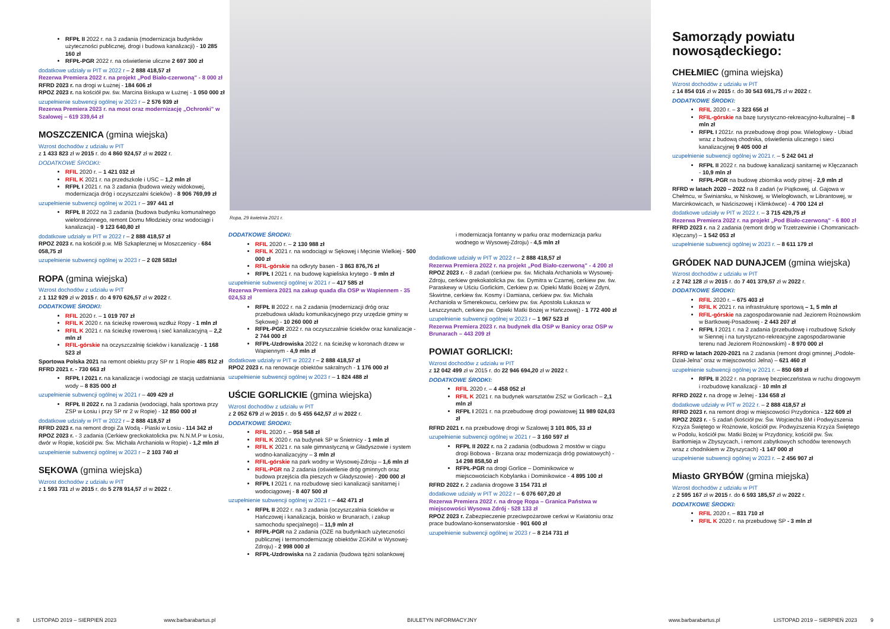RFPŁ II 2022 r. na 3 zadania (modernizacja budynków użyteczności publicznej, drogi i budowa kanalizacji) - 10 285 160 zł
RFPŁ-PGR 2022 r. na oświetlenie uliczne 2 697 300 zł
dodatkowe udziały w PIT w 2022 r – 2 888 418,57 zł
Rezerwa Premiera 2022 r. na projekt „Pod Biało-czerwoną” - 8 000 zł
RFRD 2023 r. na drogi w Łużnej - 184 606 zł
RPOZ 2023 r. na kościół pw. św. Marcina Biskupa w Łużnej - 1 050 000 zł
uzupełnienie subwencji ogólnej w 2023 r – 2 576 939 zł
Rezerwa Premiera 2023 r. na most oraz modernizację „Ochronki” w Szalowej – 619 339,64 zł
MOSZCZENICA (gmina wiejska)
Wzrost dochodów z udziału w PIT
z 1 433 823 zł w 2015 r. do 4 860 924,57 zł w 2022 r.
DODATKOWE ŚRODKI:
RFIL 2020 r. – 1 421 032 zł
RFIL K 2021 r. na przedszkole i USC – 1,2 mln zł
RFPŁ I 2021 r. na 3 zadania (budowa wieży widokowej, modernizacja dróg i oczyszczalni ścieków) - 8 906 769,99 zł
uzupełnienie subwencji ogólnej w 2021 r – 397 441 zł
RFPŁ II 2022 na 3 zadania (budowa budynku komunalnego wielorodzinnego, remont Domu Młodzieży oraz wodociągi i kanalizacja) - 9 123 640,80 zł
dodatkowe udziały w PIT w 2022 r – 2 888 418,57 zł
RPOZ 2023 r. na kościół p.w. MB Szkaplerznej w Moszczenicy - 684 058,75 zł
uzupełnienie subwencji ogólnej w 2023 r – 2 028 583zł
ROPA (gmina wiejska)
Wzrost dochodów z udziału w PIT
z 1 112 929 zł w 2015 r. do 4 970 626,57 zł w 2022 r.
DODATKOWE ŚRODKI:
RFIL 2020 r. – 1 019 707 zł
RFIL K 2020 r. na ścieżkę rowerową wzdłuż Ropy - 1 mln zł
RFIL K 2021 r. na ścieżkę rowerową i sieć kanalizacyjną – 2,2 mln zł
RFIL-górskie na oczyszczalnię ścieków i kanalizację - 1 168 523 zł
Sportowa Polska 2021 na remont obiektu przy SP nr 1 Ropie 485 812 zł
RFRD 2021 r. - 730 663 zł
RFPŁ I 2021 r. na kanalizacje i wodociągi ze stacją uzdatniania wody – 8 835 000 zł
uzupełnienie subwencji ogólnej w 2021 r – 409 429 zł
RFPŁ II 2022 r. na 3 zadania (wodociągi, hala sportowa przy ZSP w Łosiu i przy SP nr 2 w Ropie) - 12 850 000 zł
dodatkowe udziały w PIT w 2022 r – 2 888 418,57 zł
RFRD 2023 r. na remont drogi Za Wodą - Piaski w Łosiu - 114 342 zł
RPOZ 2023 r. - 3 zadania (Cerkiew greckokatolicka pw. N.N.M.P w Łosiu, dwór w Ropie, kościół pw. Św. Michała Archanioła w Ropie) - 1,2 mln zł
uzupełnienie subwencji ogólnej w 2023 r – 2 103 740 zł
SĘKOWA (gmina wiejska)
Wzrost dochodów z udziału w PIT
z 1 593 731 zł w 2015 r. do 5 278 914,57 zł w 2022 r.
Ropa, 29 kwietnia 2021 r.
DODATKOWE ŚRODKI:
RFIL 2020 r. – 2 130 988 zł
RFIL K 2021 r. na wodociągi w Sękowej i Męcinie Wielkiej - 500 000 zł
RFIL-górskie na odkryty basen - 3 863 876,76 zł
RFPŁ I 2021 r. na budowę kąpieliska krytego - 9 mln zł
uzupełnienie subwencji ogólnej w 2021 r – 417 585 zł
Rezerwa Premiera 2021 na zakup quada dla OSP w Wapiennem - 35 024,53 zł
RFPŁ II 2022 r. na 2 zadania (modernizacji dróg oraz przebudowa układu komunikacyjnego przy urzędzie gminy w Sękowej) - 10 260 000 zł
RFPŁ-PGR 2022 r. na oczyszczalnie ścieków oraz kanalizacje - 2 744 000 zł
RFPŁ-Uzdrowiska 2022 r. na ścieżkę w koronach drzew w Wapiennym - 4,9 mln zł
dodatkowe udziały w PIT w 2022 r – 2 888 418,57 zł
RPOZ 2023 r. na renowacje obiektów sakralnych - 1 176 000 zł
uzupełnienie subwencji ogólnej w 2023 r – 1 824 488 zł
UŚCIE GORLICKIE (gmina wiejska)
Wzrost dochodów z udziału w PIT
z 2 052 679 zł w 2015 r. do 5 455 642,57 zł w 2022 r.
DODATKOWE ŚRODKI:
RFIL 2020 r. – 958 548 zł
RFIL K 2020 r. na budynek SP w Śnietnicy - 1 mln zł
RFIL K 2021 r. na sale gimnastyczną w Gładyszowie i system wodno-kanalizacyjny – 3 mln zł
RFIL-górskie na park wodny w Wysowej-Zdroju – 1,6 mln zł
RFIL-PGR na 2 zadania (oświetlenie dróg gminnych oraz budowa przejścia dla pieszych w Gładyszowie) - 200 000 zł
RFPŁ I 2021 r. na rozbudowę sieci kanalizacji sanitarnej i wodociągowej - 8 407 500 zł
uzupełnienie subwencji ogólnej w 2021 r – 442 471 zł
RFPŁ II 2022 r. na 3 zadania (oczyszczalnia ścieków w Hańczowej i kanalizacja, boisko w Brunarach, i zakup samochodu specjalnego) – 11,9 mln zł
RFPŁ-PGR na 2 zadania (OZE na budynkach użyteczności publicznej i termomodernizację obiektów ZGKiM w Wysowej-Zdroju) - 2 998 000 zł
RFPŁ-Uzdrowiska na 2 zadania (budowa tężni solankowej
i modernizacja fontanny w parku oraz modernizacja parku wodnego w Wysowej-Zdroju) - 4,5 mln zł
dodatkowe udziały w PIT w 2022 r – 2 888 418,57 zł
Rezerwa Premiera 2022 r. na projekt „Pod Biało-czerwoną” - 4 200 zł
RPOZ 2023 r. - 8 zadań (cerkiew pw. św. Michała Archanioła w Wysowej-Zdroju, cerkiew grekokatolicka pw. św. Dymitra w Czarnej, cerkiew pw. św. Paraskewy w Uściu Gorlickim, Cerkiew p.w. Opieki Matki Bożej w Zdyni, Skwirtne, cerkiew św. Kosmy i Damiana, cerkiew pw. św. Michała Archanioła w Smerekowcu, cerkiew pw. św. Apostoła Łukasza w Leszczynach, cerkiew pw. Opieki Matki Bożej w Hańczowej) - 1 772 400 zł
uzupełnienie subwencji ogólnej w 2023 r – 1 967 523 zł
Rezerwa Premiera 2023 r. na budynek dla OSP w Banicy oraz OSP w Brunarach – 443 209 zł
POWIAT GORLICKI:
Wzrost dochodów z udziału w PIT
z 12 042 499 zł w 2015 r. do 22 946 694,20 zł w 2022 r.
DODATKOWE ŚRODKI:
RFIL 2020 r. – 4 458 052 zł
RFIL K 2021 r. na budynek warsztatów ZSZ w Gorlicach – 2,1 mln zł
RFPŁ I 2021 r. na przebudowę drogi powiatowej 11 989 024,03 zł
RFRD 2021 r. na przebudowę drogi w Szalowej 3 101 805, 33 zł
uzupełnienie subwencji ogólnej w 2021 r – 3 160 597 zł
RFPŁ II 2022 r. na 2 zadania (odbudowa 2 mostów w ciągu drogi Bobowa - Brzana oraz modernizacja dróg powiatowych) - 14 298 858,50 zł
RFPŁ-PGR na drogi Gorlice – Dominikowice w miejscowościach Kobylanka i Dominikowice - 4 895 100 zł
RFRD 2022 r. 2 zadania drogowe 3 154 731 zł
dodatkowe udziały w PIT w 2022 r – 6 076 607,20 zł
Rezerwa Premiera 2022 r. na drogę Ropa – Granica Państwa w miejscowości Wysowa Zdrój - 528 133 zł
RPOZ 2023 r. Zabezpieczenie przeciwpożarowe cerkwi w Kwiatoniu oraz prace budowlano-konserwatorskie - 901 600 zł
uzupełnienie subwencji ogólnej w 2023 r – 8 214 731 zł
Samorządy powiatu nowosądeckiego:
CHEŁMIEC (gmina wiejska)
Wzrost dochodów z udziału w PIT
z 14 854 016 zł w 2015 r. do 30 543 691,75 zł w 2022 r.
DODATKOWE ŚRODKI:
RFIL 2020 r. – 3 323 656 zł
RFIL-górskie na bazę turystyczno-rekreacyjno-kulturalnej – 8 mln zł
RFPŁ I 2021r. na przebudowę drogi pow. Wielogłowy - Ubiad wraz z budową chodnika, oświetlenia ulicznego i sieci kanalizacyjnej 9 405 000 zł
uzupełnienie subwencji ogólnej w 2021 r. – 5 242 041 zł
RFPŁ II 2022 r. na budowę kanalizacji sanitarnej w Klęczanach - 10,9 mln zł
RFPŁ-PGR na budowę zbiornika wody pitnej - 2,9 mln zł
RFRD w latach 2020 – 2022 na 8 zadań (w Piątkowej, ul. Gajowa w Chełmcu, w Świniarsku, w Niskowej, w Wielogłowach, w Librantowej, w Marcinkowicach, w Naściszowej i Klimkówce) - 4 700 124 zł
dodatkowe udziały w PIT w 2022 r. – 3 715 429,75 zł
Rezerwa Premiera 2022 r. na projekt „Pod Biało-czerwoną” - 6 800 zł
RFRD 2023 r. na 2 zadania (remont dróg w Trzetrzewinie i Chomranicach-Klęczany) – 1 542 053 zł
uzupełnienie subwencji ogólnej w 2023 r. – 8 611 179 zł
GRÓDEK NAD DUNAJCEM (gmina wiejska)
Wzrost dochodów z udziału w PIT
z 2 742 128 zł w 2015 r. do 7 401 379,57 zł w 2022 r.
DODATKOWE ŚRODKI:
RFIL 2020 r. – 675 403 zł
RFIL K 2021 r. na infrastrukturę sportową – 1, 5 mln zł
RFIL-górskie na zagospodarowanie nad Jeziorem Rożnowskim w Bartkowej-Posadowej - 2 443 207 zł
RFPŁ I 2021 r. na 2 zadania (przebudowę i rozbudowę Szkoły w Siennej i na turystyczno-rekreacyjne zagospodarowanie terenu nad Jeziorem Rożnowskim) - 8 970 000 zł
RFRD w latach 2020-2021 na 2 zadania (remont drogi gminnej „Podole-Dział-Jelna” oraz w miejscowości Jelna) – 621 460 zł
uzupełnienie subwencji ogólnej w 2021 r. – 850 689 zł
RFPŁ II 2022 r. na poprawę bezpieczeństwa w ruchu drogowym i rozbudowę kanalizacji - 10 mln zł
RFRD 2022 r. na drogę w Jelnej - 134 658 zł
dodatkowe udziały w PIT w 2022 r. – 2 888 418,57 zł
RFRD 2023 r. na remont drogi w miejscowości Przydonica - 122 609 zł
RPOZ 2023 r. - 5 zadań (kościół pw. Św. Wojciecha BM i Podwyższenia Krzyża Świętego w Rożnowie, kościół pw. Podwyższenia Krzyża Świętego w Podolu, kościół pw. Matki Bożej w Przydonicy, kościół pw. Św. Bartłomieja w Zbyszycach, i remont zabytkowych schodów terenowych wraz z chodnikiem w Zbyszycach) -1 147 000 zł
uzupełnienie subwencji ogólnej w 2023 r. – 2 456 907 zł
Miasto GRYBÓW (gmina miejska)
Wzrost dochodów z udziału w PIT
z 2 595 167 zł w 2015 r. do 6 593 185,57 zł w 2022 r.
DODATKOWE ŚRODKI:
RFIL 2020 r. – 831 710 zł
RFIL K 2020 r. na przebudowę SP - 3 mln zł
8 LISTOPAD 2019 – SIERPIEŃ 2023 www.barbarabartus.pl BIULETYN INFORMACYJNY www.barbarabartus.pl LISTOPAD 2019 – SIERPIEŃ 2023 9